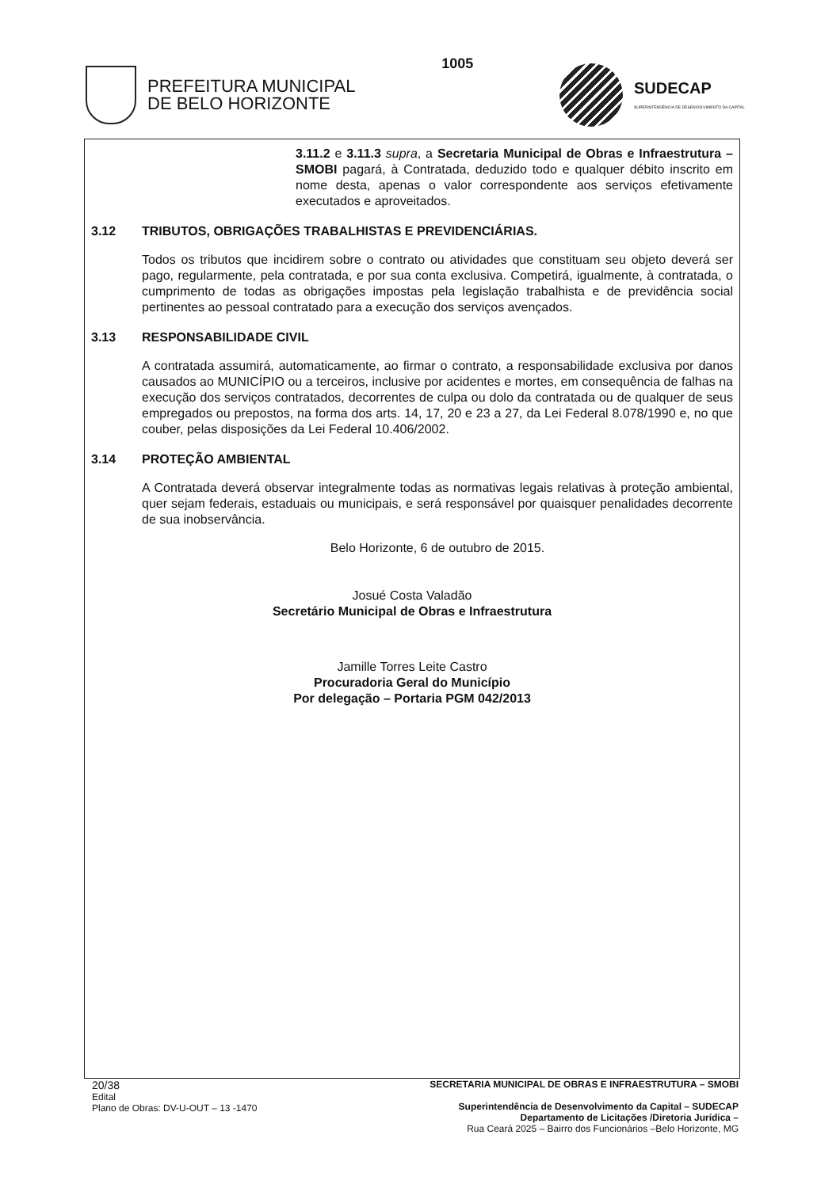PREFEITURA MUNICIPAL
DE BELO HORIZONTE
1005 SUDECAP
SUPERINTENDÊNCIA DE DESENVOLVIMENTO DA CAPITAL
3.11.2 e 3.11.3 supra, a Secretaria Municipal de Obras e Infraestrutura – SMOBI pagará, à Contratada, deduzido todo e qualquer débito inscrito em nome desta, apenas o valor correspondente aos serviços efetivamente executados e aproveitados.
3.12 TRIBUTOS, OBRIGAÇÕES TRABALHISTAS E PREVIDENCIÁRIAS.
Todos os tributos que incidirem sobre o contrato ou atividades que constituam seu objeto deverá ser pago, regularmente, pela contratada, e por sua conta exclusiva. Competirá, igualmente, à contratada, o cumprimento de todas as obrigações impostas pela legislação trabalhista e de previdência social pertinentes ao pessoal contratado para a execução dos serviços avençados.
3.13 RESPONSABILIDADE CIVIL
A contratada assumirá, automaticamente, ao firmar o contrato, a responsabilidade exclusiva por danos causados ao MUNICÍPIO ou a terceiros, inclusive por acidentes e mortes, em consequência de falhas na execução dos serviços contratados, decorrentes de culpa ou dolo da contratada ou de qualquer de seus empregados ou prepostos, na forma dos arts. 14, 17, 20 e 23 a 27, da Lei Federal 8.078/1990 e, no que couber, pelas disposições da Lei Federal 10.406/2002.
3.14 PROTEÇÃO AMBIENTAL
A Contratada deverá observar integralmente todas as normativas legais relativas à proteção ambiental, quer sejam federais, estaduais ou municipais, e será responsável por quaisquer penalidades decorrente de sua inobservância.
Belo Horizonte, 6 de outubro de 2015.
Josué Costa Valadão
Secretário Municipal de Obras e Infraestrutura
Jamille Torres Leite Castro
Procuradoria Geral do Município
Por delegação – Portaria PGM 042/2013
20/38
Edital
Plano de Obras: DV-U-OUT – 13 -1470
SECRETARIA MUNICIPAL DE OBRAS E INFRAESTRUTURA – SMOBI
Superintendência de Desenvolvimento da Capital – SUDECAP
Departamento de Licitações /Diretoria Jurídica –
Rua Ceará 2025 – Bairro dos Funcionários –Belo Horizonte, MG